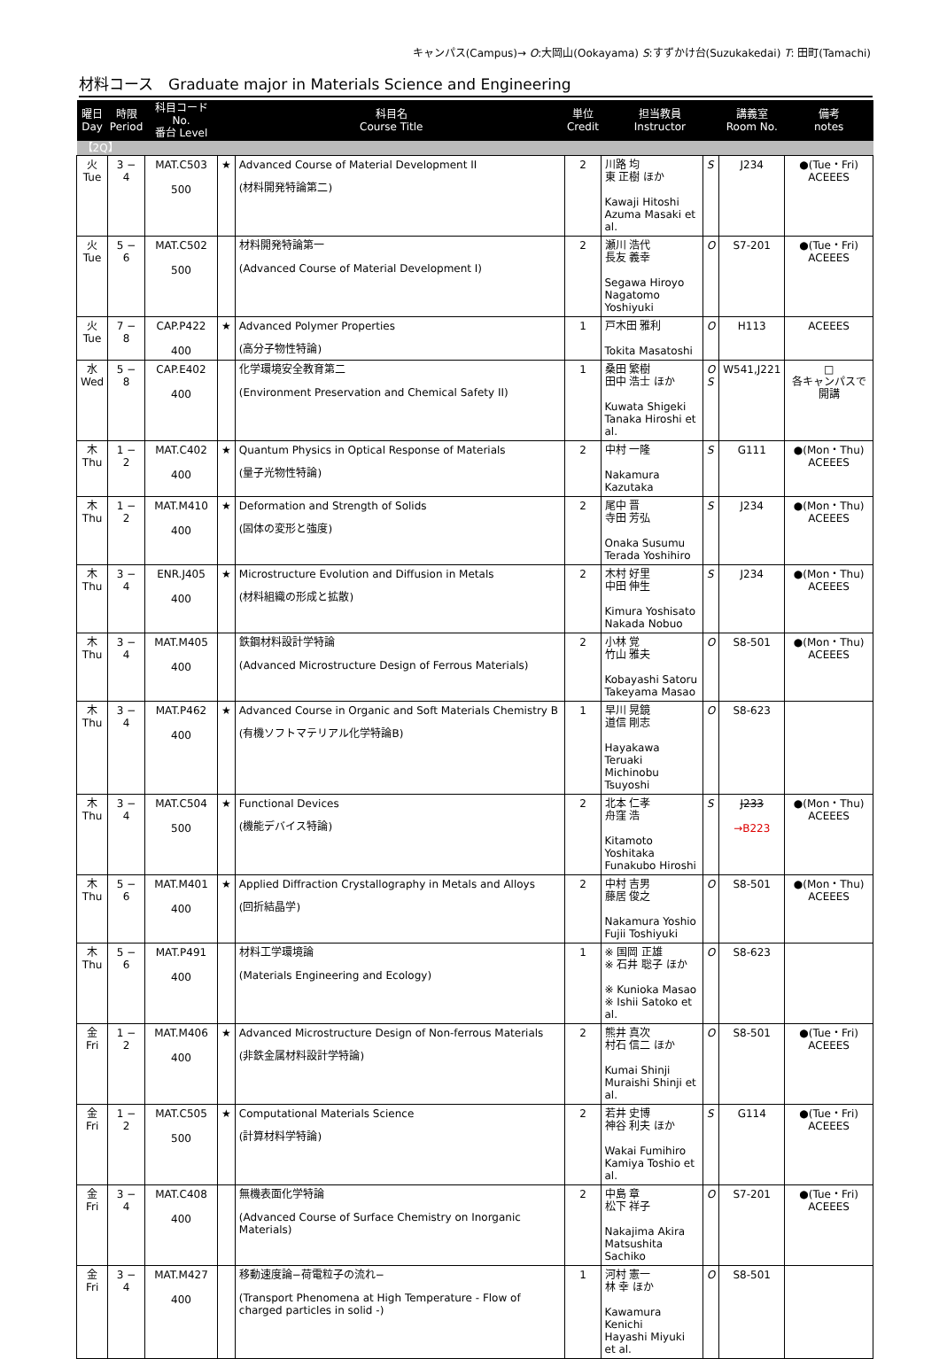キャンパス(Campus)→ O:大岡山(Ookayama) S:すずかけ台(Suzukakedai) T: 田町(Tamachi)
材料コース　Graduate major in Materials Science and Engineering
| 曜日 Day | 時限 Period | 科目コード No. 番台 Level | 科目名 Course Title | | 単位 Credit | 担当教員 Instructor | | 講義室 Room No. | 備考 notes |
| --- | --- | --- | --- | --- | --- | --- | --- | --- | --- |
| 【2Q】 | | | | | | | | | |
| 火 Tue | 3 − 4 | MAT.C503 500 | ★ | Advanced Course of Material Development II (材料開発特論第二) | 2 | 川路 均 東 正樹 ほか Kawaji Hitoshi Azuma Masaki et al. | S | J234 | ●(Tue・Fri) ACEEES |
| 火 Tue | 5 − 6 | MAT.C502 500 | | 材料開発特論第一 (Advanced Course of Material Development I) | 2 | 瀬川 浩代 長友 義幸 Segawa Hiroyo Nagatomo Yoshiyuki | O | S7-201 | ●(Tue・Fri) ACEEES |
| 火 Tue | 7 − 8 | CAP.P422 400 | ★ | Advanced Polymer Properties (高分子物性特論) | 1 | 戸木田 雅利 Tokita Masatoshi | O | H113 | ACEEES |
| 水 Wed | 5 − 8 | CAP.E402 400 | | 化学環境安全教育第二 (Environment Preservation and Chemical Safety II) | 1 | 桑田 繁樹 田中 浩士 ほか Kuwata Shigeki Tanaka Hiroshi et al. | O S | W541,J221 | □ 各キャンパスで開講 |
| 木 Thu | 1 − 2 | MAT.C402 400 | ★ | Quantum Physics in Optical Response of Materials (量子光物性特論) | 2 | 中村 一隆 Nakamura Kazutaka | S | G111 | ●(Mon・Thu) ACEEES |
| 木 Thu | 1 − 2 | MAT.M410 400 | ★ | Deformation and Strength of Solids (固体の変形と強度) | 2 | 尾中 晋 寺田 芳弘 Onaka Susumu Terada Yoshihiro | S | J234 | ●(Mon・Thu) ACEEES |
| 木 Thu | 3 − 4 | ENR.J405 400 | ★ | Microstructure Evolution and Diffusion in Metals (材料組織の形成と拡散) | 2 | 木村 好里 中田 伸生 Kimura Yoshisato Nakada Nobuo | S | J234 | ●(Mon・Thu) ACEEES |
| 木 Thu | 3 − 4 | MAT.M405 400 | | 鉄鋼材料設計学特論 (Advanced Microstructure Design of Ferrous Materials) | 2 | 小林 覚 竹山 雅夫 Kobayashi Satoru Takeyama Masao | O | S8-501 | ●(Mon・Thu) ACEEES |
| 木 Thu | 3 − 4 | MAT.P462 400 | ★ | Advanced Course in Organic and Soft Materials Chemistry B (有機ソフトマテリアル化学特論B) | 1 | 早川 晃鏡 道信 剛志 Hayakawa Teruaki Michinobu Tsuyoshi | O | S8-623 | |
| 木 Thu | 3 − 4 | MAT.C504 500 | ★ | Functional Devices (機能デバイス特論) | 2 | 北本 仁孝 舟窪 浩 Kitamoto Yoshitaka Funakubo Hiroshi | S | J233 →B223 | ●(Mon・Thu) ACEEES |
| 木 Thu | 5 − 6 | MAT.M401 400 | ★ | Applied Diffraction Crystallography in Metals and Alloys (回折結晶学) | 2 | 中村 吉男 藤居 俊之 Nakamura Yoshio Fujii Toshiyuki | O | S8-501 | ●(Mon・Thu) ACEEES |
| 木 Thu | 5 − 6 | MAT.P491 400 | | 材料工学環境論 (Materials Engineering and Ecology) | 1 | ※ 国岡 正雄 ※ 石井 聡子 ほか ※ Kunioka Masao ※ Ishii Satoko et al. | O | S8-623 | |
| 金 Fri | 1 − 2 | MAT.M406 400 | ★ | Advanced Microstructure Design of Non-ferrous Materials (非鉄金属材料設計学特論) | 2 | 熊井 真次 村石 信二 ほか Kumai Shinji Muraishi Shinji et al. | O | S8-501 | ●(Tue・Fri) ACEEES |
| 金 Fri | 1 − 2 | MAT.C505 500 | ★ | Computational Materials Science (計算材料学特論) | 2 | 若井 史博 神谷 利夫 ほか Wakai Fumihiro Kamiya Toshio et al. | S | G114 | ●(Tue・Fri) ACEEES |
| 金 Fri | 3 − 4 | MAT.C408 400 | | 無機表面化学特論 (Advanced Course of Surface Chemistry on Inorganic Materials) | 2 | 中島 章 松下 祥子 Nakajima Akira Matsushita Sachiko | O | S7-201 | ●(Tue・Fri) ACEEES |
| 金 Fri | 3 − 4 | MAT.M427 400 | | 移動速度論−荷電粒子の流れ− (Transport Phenomena at High Temperature - Flow of charged particles in solid -) | 1 | 河村 憲一 林 幸 ほか Kawamura Kenichi Hayashi Miyuki et al. | O | S8-501 | |